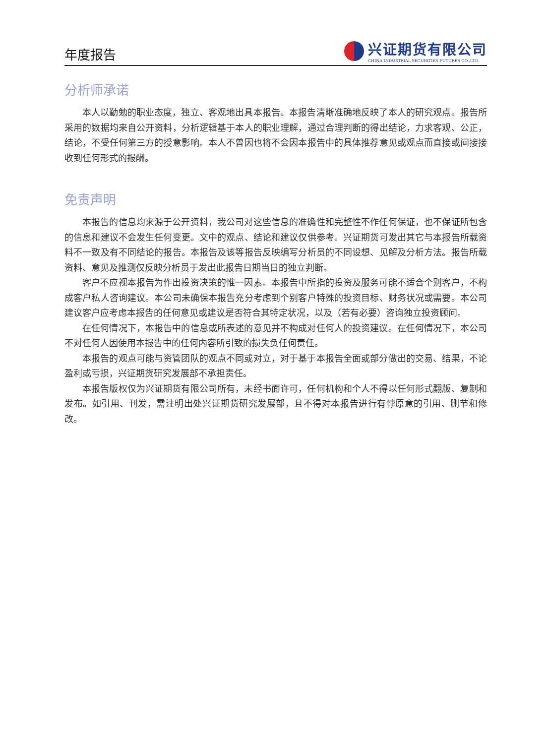年度报告
兴证期货有限公司
CHINA INDUSTRIAL SECURITIES FUTURES CO.,LTD.
分析师承诺
本人以勤勉的职业态度，独立、客观地出具本报告。本报告清晰准确地反映了本人的研究观点。报告所采用的数据均来自公开资料，分析逻辑基于本人的职业理解，通过合理判断的得出结论，力求客观、公正，结论，不受任何第三方的授意影响。本人不曾因也将不会因本报告中的具体推荐意见或观点而直接或间接接收到任何形式的报酬。
免责声明
本报告的信息均来源于公开资料，我公司对这些信息的准确性和完整性不作任何保证，也不保证所包含的信息和建议不会发生任何变更。文中的观点、结论和建议仅供参考。兴证期货可发出其它与本报告所载资料不一致及有不同结论的报告。本报告及该等报告反映编写分析员的不同设想、见解及分析方法。报告所载资料、意见及推测仅反映分析员于发出此报告日期当日的独立判断。
客户不应视本报告为作出投资决策的惟一因素。本报告中所指的投资及服务可能不适合个别客户，不构成客户私人咨询建议。本公司未确保本报告充分考虑到个别客户特殊的投资目标、财务状况或需要。本公司建议客户应考虑本报告的任何意见或建议是否符合其特定状况，以及（若有必要）咨询独立投资顾问。
在任何情况下，本报告中的信息或所表述的意见并不构成对任何人的投资建议。在任何情况下，本公司不对任何人因使用本报告中的任何内容所引致的损失负任何责任。
本报告的观点可能与资管团队的观点不同或对立，对于基于本报告全面或部分做出的交易、结果，不论盈利或亏损，兴证期货研究发展部不承担责任。
本报告版权仅为兴证期货有限公司所有，未经书面许可，任何机构和个人不得以任何形式翻版、复制和发布。如引用、刊发，需注明出处兴证期货研究发展部，且不得对本报告进行有悖原意的引用、删节和修改。